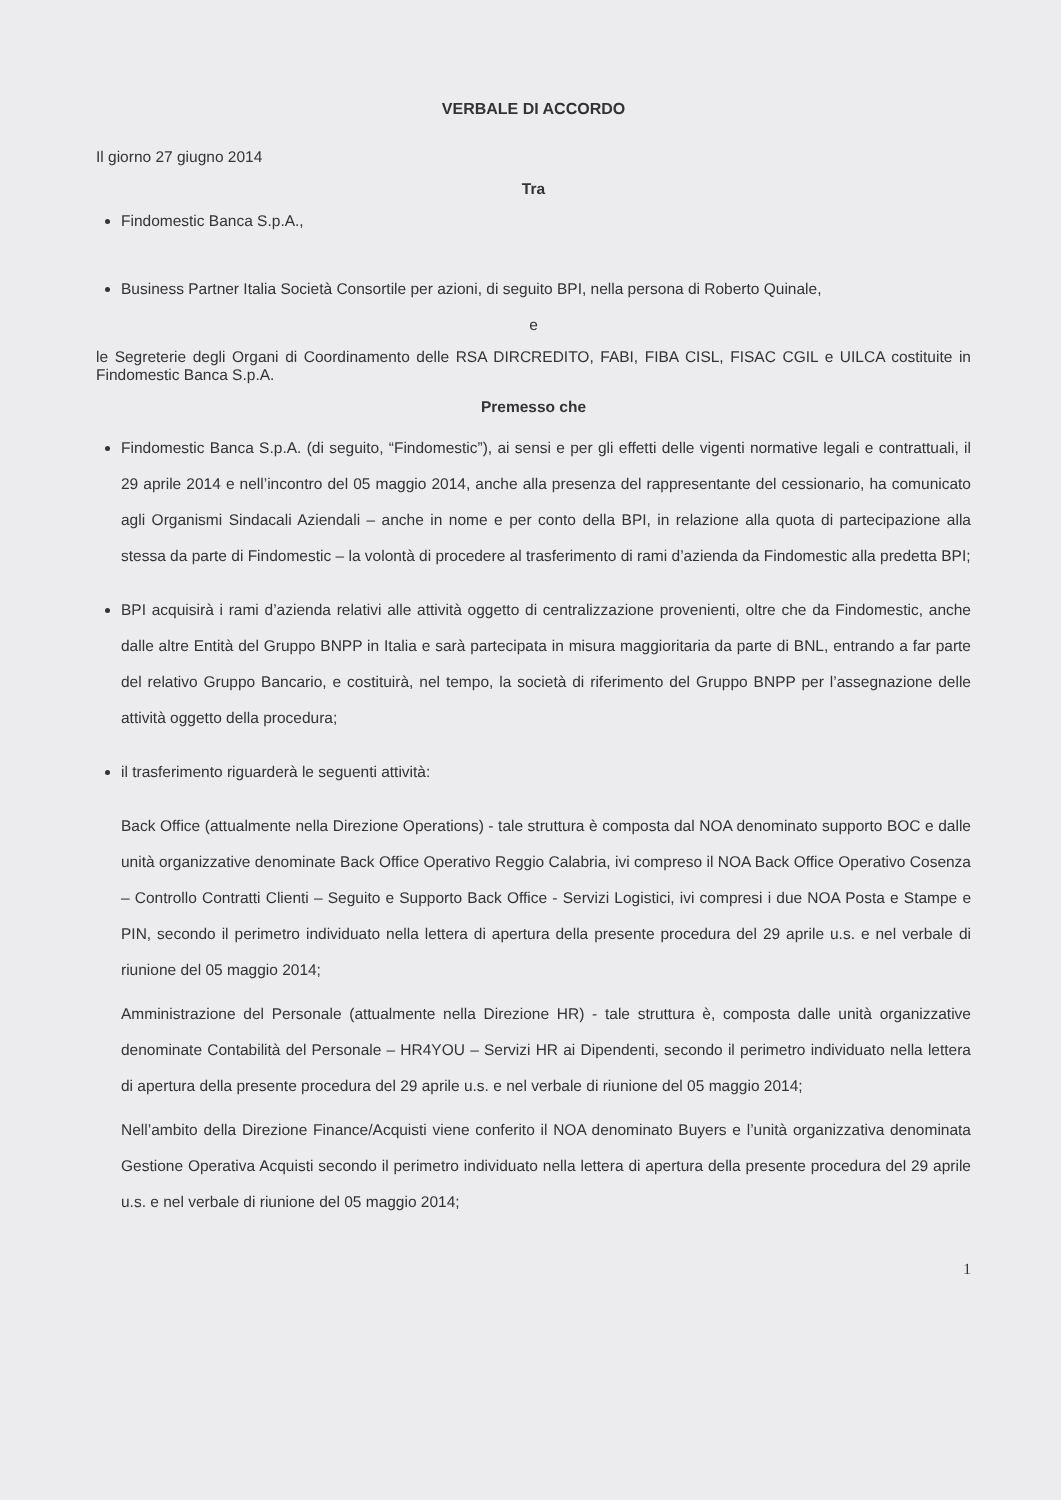VERBALE DI ACCORDO
Il giorno 27 giugno 2014
Tra
Findomestic Banca S.p.A.,
Business Partner Italia Società Consortile per azioni, di seguito BPI, nella persona di Roberto Quinale,
e
le Segreterie degli Organi di Coordinamento delle RSA DIRCREDITO, FABI, FIBA CISL, FISAC CGIL e UILCA costituite in Findomestic Banca S.p.A.
Premesso che
Findomestic Banca S.p.A. (di seguito, “Findomestic”), ai sensi e per gli effetti delle vigenti normative legali e contrattuali, il 29 aprile 2014 e nell’incontro del 05 maggio 2014, anche alla presenza del rappresentante del cessionario, ha comunicato agli Organismi Sindacali Aziendali – anche in nome e per conto della BPI, in relazione alla quota di partecipazione alla stessa da parte di Findomestic – la volontà di procedere al trasferimento di rami d’azienda da Findomestic alla predetta BPI;
BPI acquisirà i rami d’azienda relativi alle attività oggetto di centralizzazione provenienti, oltre che da Findomestic, anche dalle altre Entità del Gruppo BNPP in Italia e sarà partecipata in misura maggioritaria da parte di BNL, entrando a far parte del relativo Gruppo Bancario, e costituirà, nel tempo, la società di riferimento del Gruppo BNPP per l’assegnazione delle attività oggetto della procedura;
il trasferimento riguarderà le seguenti attività:
Back Office (attualmente nella Direzione Operations) - tale struttura è composta dal NOA denominato supporto BOC e dalle unità organizzative denominate Back Office Operativo Reggio Calabria, ivi compreso il NOA Back Office Operativo Cosenza – Controllo Contratti Clienti – Seguito e Supporto Back Office - Servizi Logistici, ivi compresi i due NOA Posta e Stampe e PIN, secondo il perimetro individuato nella lettera di apertura della presente procedura del 29 aprile u.s. e nel verbale di riunione del 05 maggio 2014;
Amministrazione del Personale (attualmente nella Direzione HR) - tale struttura è, composta dalle unità organizzative denominate Contabilità del Personale – HR4YOU – Servizi HR ai Dipendenti, secondo il perimetro individuato nella lettera di apertura della presente procedura del 29 aprile u.s. e nel verbale di riunione del 05 maggio 2014;
Nell’ambito della Direzione Finance/Acquisti viene conferito il NOA denominato Buyers e l’unità organizzativa denominata Gestione Operativa Acquisti secondo il perimetro individuato nella lettera di apertura della presente procedura del 29 aprile u.s. e nel verbale di riunione del 05 maggio 2014;
1